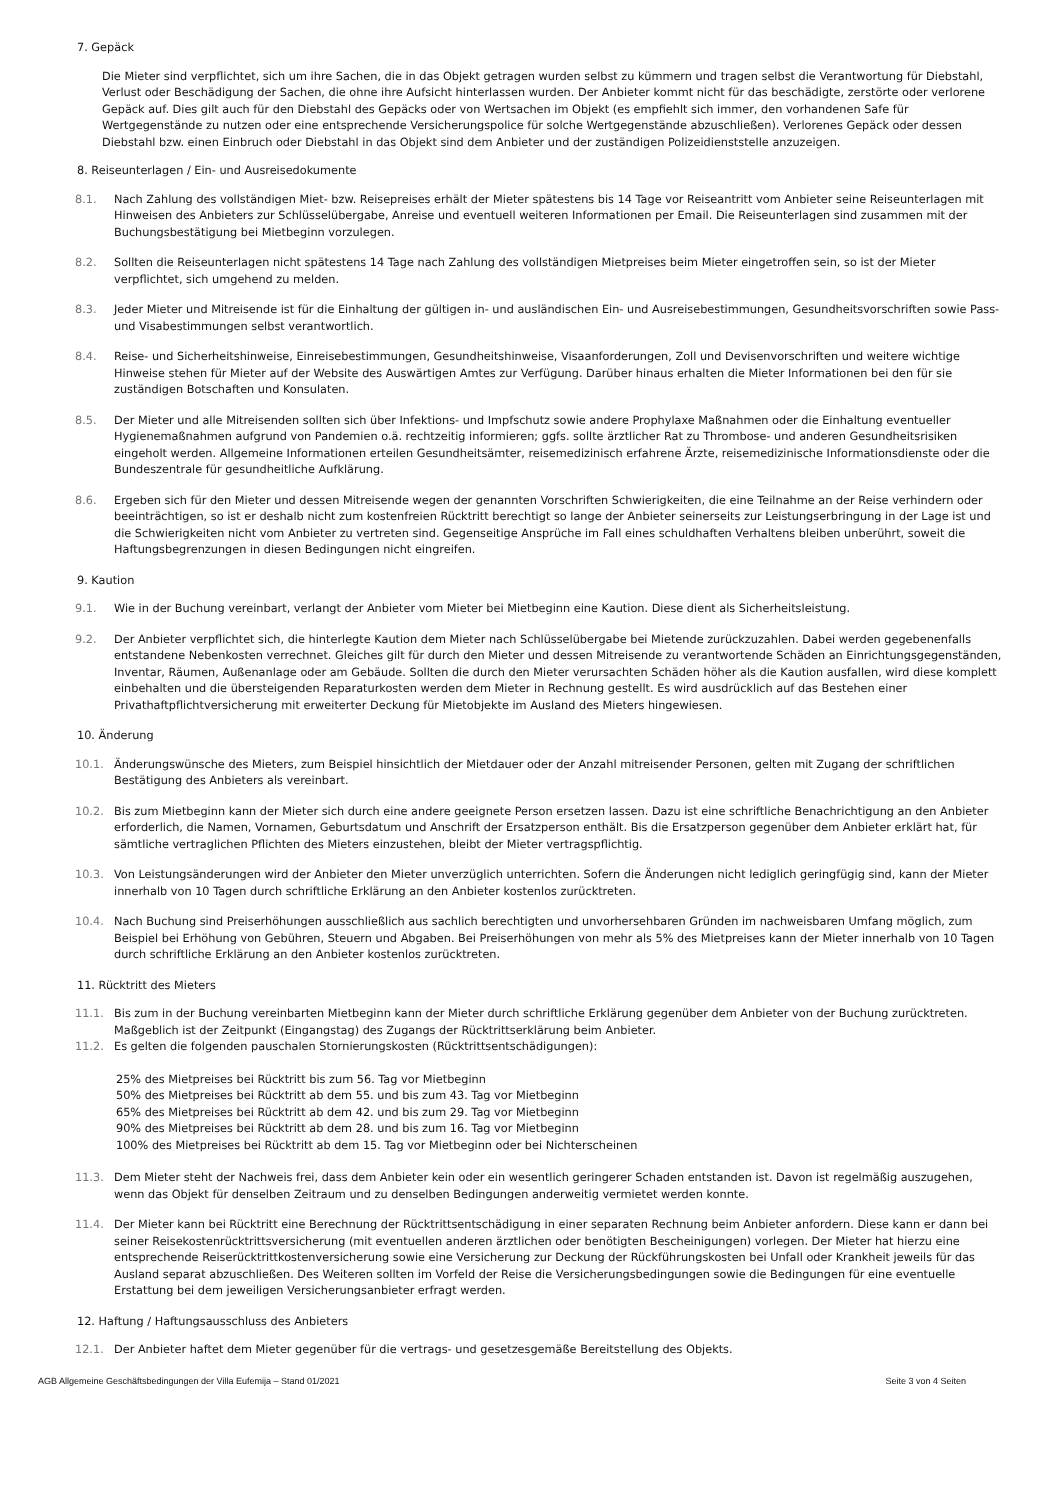7. Gepäck
Die Mieter sind verpflichtet, sich um ihre Sachen, die in das Objekt getragen wurden selbst zu kümmern und tragen selbst die Verantwortung für Diebstahl, Verlust oder Beschädigung der Sachen, die ohne ihre Aufsicht hinterlassen wurden. Der Anbieter kommt nicht für das beschädigte, zerstörte oder verlorene Gepäck auf. Dies gilt auch für den Diebstahl des Gepäcks oder von Wertsachen im Objekt (es empfiehlt sich immer, den vorhandenen Safe für Wertgegenstände zu nutzen oder eine entsprechende Versicherungspolice für solche Wertgegenstände abzuschließen). Verlorenes Gepäck oder dessen Diebstahl bzw. einen Einbruch oder Diebstahl in das Objekt sind dem Anbieter und der zuständigen Polizeidienststelle anzuzeigen.
8. Reiseunterlagen / Ein- und Ausreisedokumente
8.1. Nach Zahlung des vollständigen Miet- bzw. Reisepreises erhält der Mieter spätestens bis 14 Tage vor Reiseantritt vom Anbieter seine Reiseunterlagen mit Hinweisen des Anbieters zur Schlüsselübergabe, Anreise und eventuell weiteren Informationen per Email. Die Reiseunterlagen sind zusammen mit der Buchungsbestätigung bei Mietbeginn vorzulegen.
8.2. Sollten die Reiseunterlagen nicht spätestens 14 Tage nach Zahlung des vollständigen Mietpreises beim Mieter eingetroffen sein, so ist der Mieter verpflichtet, sich umgehend zu melden.
8.3. Jeder Mieter und Mitreisende ist für die Einhaltung der gültigen in- und ausländischen Ein- und Ausreisebestimmungen, Gesundheitsvorschriften sowie Pass- und Visabestimmungen selbst verantwortlich.
8.4. Reise- und Sicherheitshinweise, Einreisebestimmungen, Gesundheitshinweise, Visaanforderungen, Zoll und Devisenvorschriften und weitere wichtige Hinweise stehen für Mieter auf der Website des Auswärtigen Amtes zur Verfügung. Darüber hinaus erhalten die Mieter Informationen bei den für sie zuständigen Botschaften und Konsulaten.
8.5. Der Mieter und alle Mitreisenden sollten sich über Infektions- und Impfschutz sowie andere Prophylaxe Maßnahmen oder die Einhaltung eventueller Hygienemaßnahmen aufgrund von Pandemien o.ä. rechtzeitig informieren; ggfs. sollte ärztlicher Rat zu Thrombose- und anderen Gesundheitsrisiken eingeholt werden. Allgemeine Informationen erteilen Gesundheitsämter, reisemedizinisch erfahrene Ärzte, reisemedizinische Informationsdienste oder die Bundeszentrale für gesundheitliche Aufklärung.
8.6. Ergeben sich für den Mieter und dessen Mitreisende wegen der genannten Vorschriften Schwierigkeiten, die eine Teilnahme an der Reise verhindern oder beeinträchtigen, so ist er deshalb nicht zum kostenfreien Rücktritt berechtigt so lange der Anbieter seinerseits zur Leistungserbringung in der Lage ist und die Schwierigkeiten nicht vom Anbieter zu vertreten sind. Gegenseitige Ansprüche im Fall eines schuldhaften Verhaltens bleiben unberührt, soweit die Haftungsbegrenzungen in diesen Bedingungen nicht eingreifen.
9. Kaution
9.1. Wie in der Buchung vereinbart, verlangt der Anbieter vom Mieter bei Mietbeginn eine Kaution. Diese dient als Sicherheitsleistung.
9.2. Der Anbieter verpflichtet sich, die hinterlegte Kaution dem Mieter nach Schlüsselübergabe bei Mietende zurückzuzahlen. Dabei werden gegebenenfalls entstandene Nebenkosten verrechnet. Gleiches gilt für durch den Mieter und dessen Mitreisende zu verantwortende Schäden an Einrichtungsgegenständen, Inventar, Räumen, Außenanlage oder am Gebäude. Sollten die durch den Mieter verursachten Schäden höher als die Kaution ausfallen, wird diese komplett einbehalten und die übersteigenden Reparaturkosten werden dem Mieter in Rechnung gestellt. Es wird ausdrücklich auf das Bestehen einer Privathaftpflichtversicherung mit erweiterter Deckung für Mietobjekte im Ausland des Mieters hingewiesen.
10. Änderung
10.1. Änderungswünsche des Mieters, zum Beispiel hinsichtlich der Mietdauer oder der Anzahl mitreisender Personen, gelten mit Zugang der schriftlichen Bestätigung des Anbieters als vereinbart.
10.2. Bis zum Mietbeginn kann der Mieter sich durch eine andere geeignete Person ersetzen lassen. Dazu ist eine schriftliche Benachrichtigung an den Anbieter erforderlich, die Namen, Vornamen, Geburtsdatum und Anschrift der Ersatzperson enthält. Bis die Ersatzperson gegenüber dem Anbieter erklärt hat, für sämtliche vertraglichen Pflichten des Mieters einzustehen, bleibt der Mieter vertragspflichtig.
10.3. Von Leistungsänderungen wird der Anbieter den Mieter unverzüglich unterrichten. Sofern die Änderungen nicht lediglich geringfügig sind, kann der Mieter innerhalb von 10 Tagen durch schriftliche Erklärung an den Anbieter kostenlos zurücktreten.
10.4. Nach Buchung sind Preiserhöhungen ausschließlich aus sachlich berechtigten und unvorhersehbaren Gründen im nachweisbaren Umfang möglich, zum Beispiel bei Erhöhung von Gebühren, Steuern und Abgaben. Bei Preiserhöhungen von mehr als 5% des Mietpreises kann der Mieter innerhalb von 10 Tagen durch schriftliche Erklärung an den Anbieter kostenlos zurücktreten.
11. Rücktritt des Mieters
11.1. Bis zum in der Buchung vereinbarten Mietbeginn kann der Mieter durch schriftliche Erklärung gegenüber dem Anbieter von der Buchung zurücktreten. Maßgeblich ist der Zeitpunkt (Eingangstag) des Zugangs der Rücktrittserklärung beim Anbieter.
11.2. Es gelten die folgenden pauschalen Stornierungskosten (Rücktrittsentschädigungen):
25% des Mietpreises bei Rücktritt bis zum 56. Tag vor Mietbeginn
50% des Mietpreises bei Rücktritt ab dem 55. und bis zum 43. Tag vor Mietbeginn
65% des Mietpreises bei Rücktritt ab dem 42. und bis zum 29. Tag vor Mietbeginn
90% des Mietpreises bei Rücktritt ab dem 28. und bis zum 16. Tag vor Mietbeginn
100% des Mietpreises bei Rücktritt ab dem 15. Tag vor Mietbeginn oder bei Nichterscheinen
11.3. Dem Mieter steht der Nachweis frei, dass dem Anbieter kein oder ein wesentlich geringerer Schaden entstanden ist. Davon ist regelmäßig auszugehen, wenn das Objekt für denselben Zeitraum und zu denselben Bedingungen anderweitig vermietet werden konnte.
11.4. Der Mieter kann bei Rücktritt eine Berechnung der Rücktrittsentschädigung in einer separaten Rechnung beim Anbieter anfordern. Diese kann er dann bei seiner Reisekostenrücktrittsversicherung (mit eventuellen anderen ärztlichen oder benötigten Bescheinigungen) vorlegen. Der Mieter hat hierzu eine entsprechende Reiserücktrittkostenversicherung sowie eine Versicherung zur Deckung der Rückführungskosten bei Unfall oder Krankheit jeweils für das Ausland separat abzuschließen. Des Weiteren sollten im Vorfeld der Reise die Versicherungsbedingungen sowie die Bedingungen für eine eventuelle Erstattung bei dem jeweiligen Versicherungsanbieter erfragt werden.
12. Haftung / Haftungsausschluss des Anbieters
12.1. Der Anbieter haftet dem Mieter gegenüber für die vertrags- und gesetzesgemäße Bereitstellung des Objekts.
AGB Allgemeine Geschäftsbedingungen der Villa Eufemija – Stand 01/2021 Seite 3 von 4 Seiten